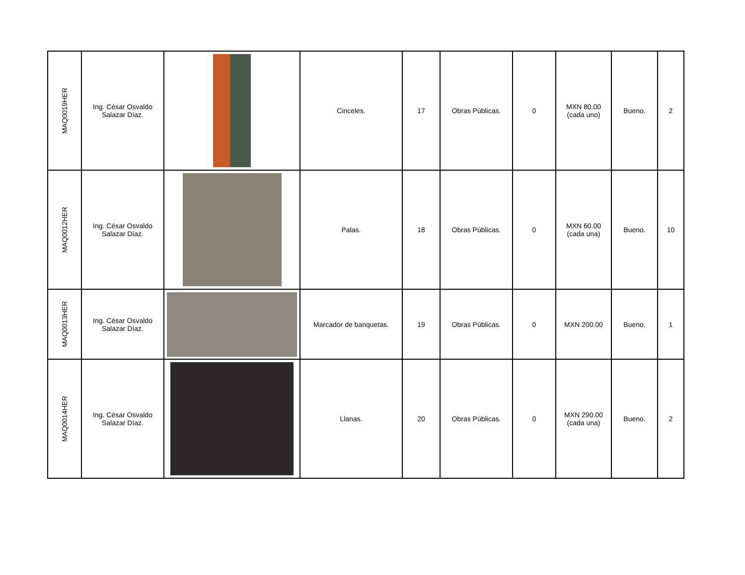| MAQ0019HER | Ing. César Osvaldo Salazar Díaz. | | Cinceles. | 17 | Obras Públicas. | 0 | MXN 80.00 (cada uno) | Bueno. | 2 |
| MAQ0012HER | Ing. César Osvaldo Salazar Díaz. | | Palas. | 18 | Obras Públicas. | 0 | MXN 60.00 (cada una) | Bueno. | 10 |
| MAQ0013HER | Ing. César Osvaldo Salazar Díaz. | | Marcador de banquetas. | 19 | Obras Públicas. | 0 | MXN 200.00 | Bueno. | 1 |
| MAQ0014HER | Ing. César Osvaldo Salazar Díaz. | | Llanas. | 20 | Obras Públicas. | 0 | MXN 290.00 (cada una) | Bueno. | 2 |